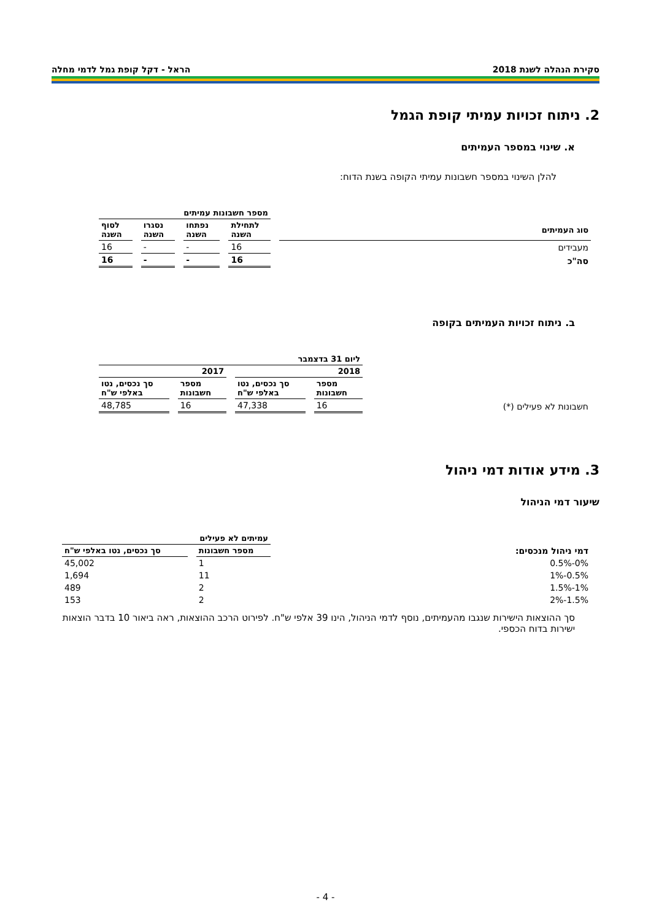סקירת הנהלה לשנת 2018 הראל - דקל קופת גמל לדמי מחלה
2. ניתוח זכויות עמיתי קופת הגמל
א. שינוי במספר העמיתים
להלן השינוי במספר חשבונות עמיתי הקופה בשנת הדוח:
| | מספר חשבונות עמיתים | | | |
| --- | --- | --- | --- | --- |
| סוג העמיתים | לתחילת השנה | נפתחו השנה | נסגרו השנה | לסוף השנה |
| מעבידים | 16 | - | - | 16 |
| סה"כ | 16 | - | - | 16 |
ב. ניתוח זכויות העמיתים בקופה
| | ליום 31 בדצמבר | | | |
| | 2018 | | 2017 | |
| | מספר חשבונות | סך נכסים, נטו באלפי ש"ח | מספר חשבונות | סך נכסים, נטו באלפי ש"ח |
| חשבונות לא פעילים (*) | 16 | 47,338 | 16 | 48,785 |
3. מידע אודות דמי ניהול
שיעור דמי הניהול
| | עמיתים לא פעילים | |
| דמי ניהול מנכסים: | מספר חשבונות | סך נכסים, נטו באלפי ש"ח |
| 0%-0.5% | 1 | 45,002 |
| 0.5%-1% | 11 | 1,694 |
| 1%-1.5% | 2 | 489 |
| 1.5%-2% | 2 | 153 |
סך ההוצאות הישירות שנגבו מהעמיתים, נוסף לדמי הניהול, הינו 39 אלפי ש"ח. לפירוט הרכב ההוצאות, ראה ביאור 10 בדבר הוצאות ישירות בדוח הכספי.
- 4 -